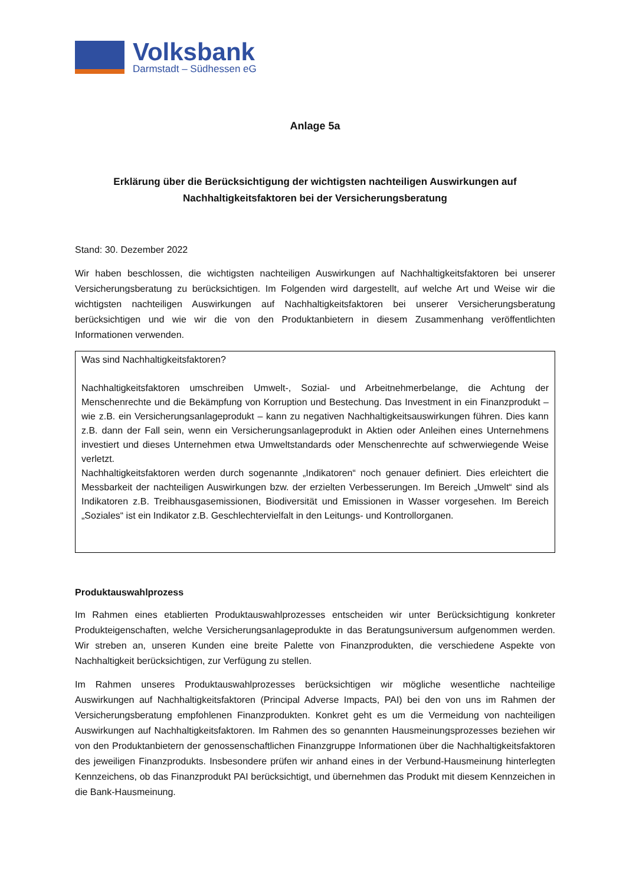Volksbank
Darmstadt – Südhessen eG
Anlage 5a
Erklärung über die Berücksichtigung der wichtigsten nachteiligen Auswirkungen auf
Nachhaltigkeitsfaktoren bei der Versicherungsberatung
Stand: 30. Dezember 2022
Wir haben beschlossen, die wichtigsten nachteiligen Auswirkungen auf Nachhaltigkeitsfaktoren bei unserer Versicherungsberatung zu berücksichtigen. Im Folgenden wird dargestellt, auf welche Art und Weise wir die wichtigsten nachteiligen Auswirkungen auf Nachhaltigkeitsfaktoren bei unserer Versicherungsberatung berücksichtigen und wie wir die von den Produktanbietern in diesem Zusammenhang veröffentlichten Informationen verwenden.
Was sind Nachhaltigkeitsfaktoren?
Nachhaltigkeitsfaktoren umschreiben Umwelt-, Sozial- und Arbeitnehmerbelange, die Achtung der Menschenrechte und die Bekämpfung von Korruption und Bestechung. Das Investment in ein Finanzprodukt – wie z.B. ein Versicherungsanlageprodukt – kann zu negativen Nachhaltigkeitsauswirkungen führen. Dies kann z.B. dann der Fall sein, wenn ein Versicherungsanlageprodukt in Aktien oder Anleihen eines Unternehmens investiert und dieses Unternehmen etwa Umweltstandards oder Menschenrechte auf schwerwiegende Weise verletzt.
Nachhaltigkeitsfaktoren werden durch sogenannte „Indikatoren“ noch genauer definiert. Dies erleichtert die Messbarkeit der nachteiligen Auswirkungen bzw. der erzielten Verbesserungen. Im Bereich „Umwelt“ sind als Indikatoren z.B. Treibhausgasemissionen, Biodiversität und Emissionen in Wasser vorgesehen. Im Bereich „Soziales“ ist ein Indikator z.B. Geschlechtervielfalt in den Leitungs- und Kontrollorganen.
Produktauswahlprozess
Im Rahmen eines etablierten Produktauswahlprozesses entscheiden wir unter Berücksichtigung konkreter Produkteigenschaften, welche Versicherungsanlageprodukte in das Beratungsuniversum aufgenommen werden. Wir streben an, unseren Kunden eine breite Palette von Finanzprodukten, die verschiedene Aspekte von Nachhaltigkeit berücksichtigen, zur Verfügung zu stellen.
Im Rahmen unseres Produktauswahlprozesses berücksichtigen wir mögliche wesentliche nachteilige Auswirkungen auf Nachhaltigkeitsfaktoren (Principal Adverse Impacts, PAI) bei den von uns im Rahmen der Versicherungsberatung empfohlenen Finanzprodukten. Konkret geht es um die Vermeidung von nachteiligen Auswirkungen auf Nachhaltigkeitsfaktoren. Im Rahmen des so genannten Hausmeinungsprozesses beziehen wir von den Produktanbietern der genossenschaftlichen Finanzgruppe Informationen über die Nachhaltigkeitsfaktoren des jeweiligen Finanzprodukts. Insbesondere prüfen wir anhand eines in der Verbund-Hausmeinung hinterlegten Kennzeichens, ob das Finanzprodukt PAI berücksichtigt, und übernehmen das Produkt mit diesem Kennzeichen in die Bank-Hausmeinung.